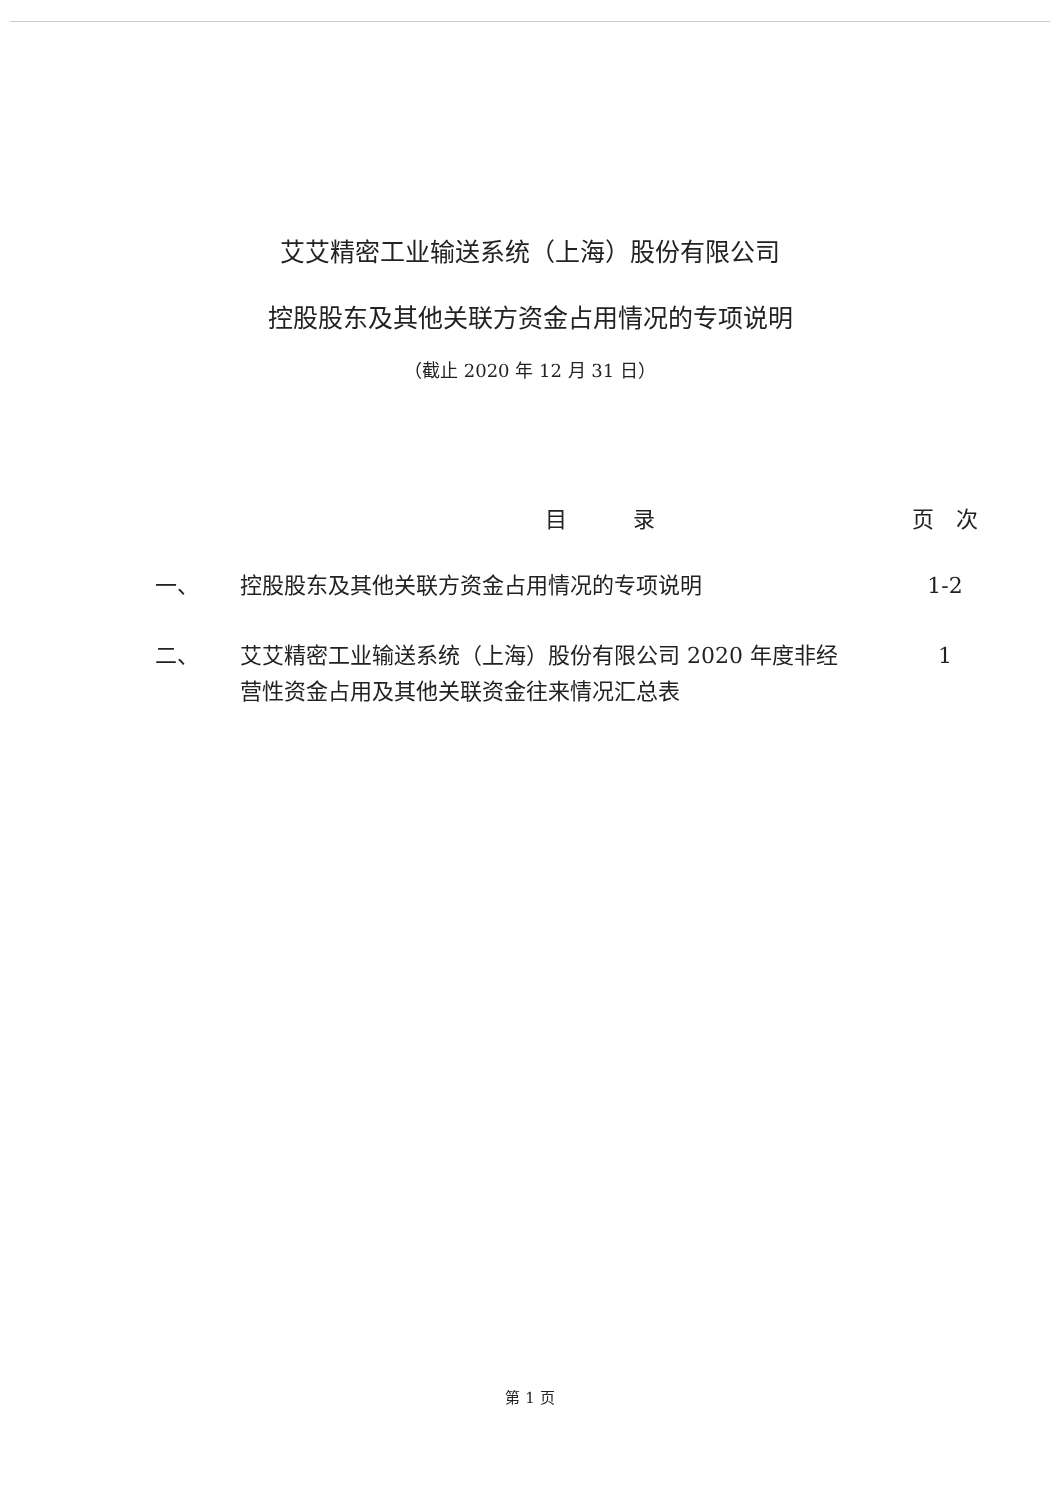艾艾精密工业输送系统（上海）股份有限公司
控股股东及其他关联方资金占用情况的专项说明
（截止 2020 年 12 月 31 日）
| | 目 录 | 页 次 |
| --- | --- | --- |
| 一、 | 控股股东及其他关联方资金占用情况的专项说明 | 1-2 |
| 二、 | 艾艾精密工业输送系统（上海）股份有限公司 2020 年度非经营性资金占用及其他关联资金往来情况汇总表 | 1 |
第 1 页